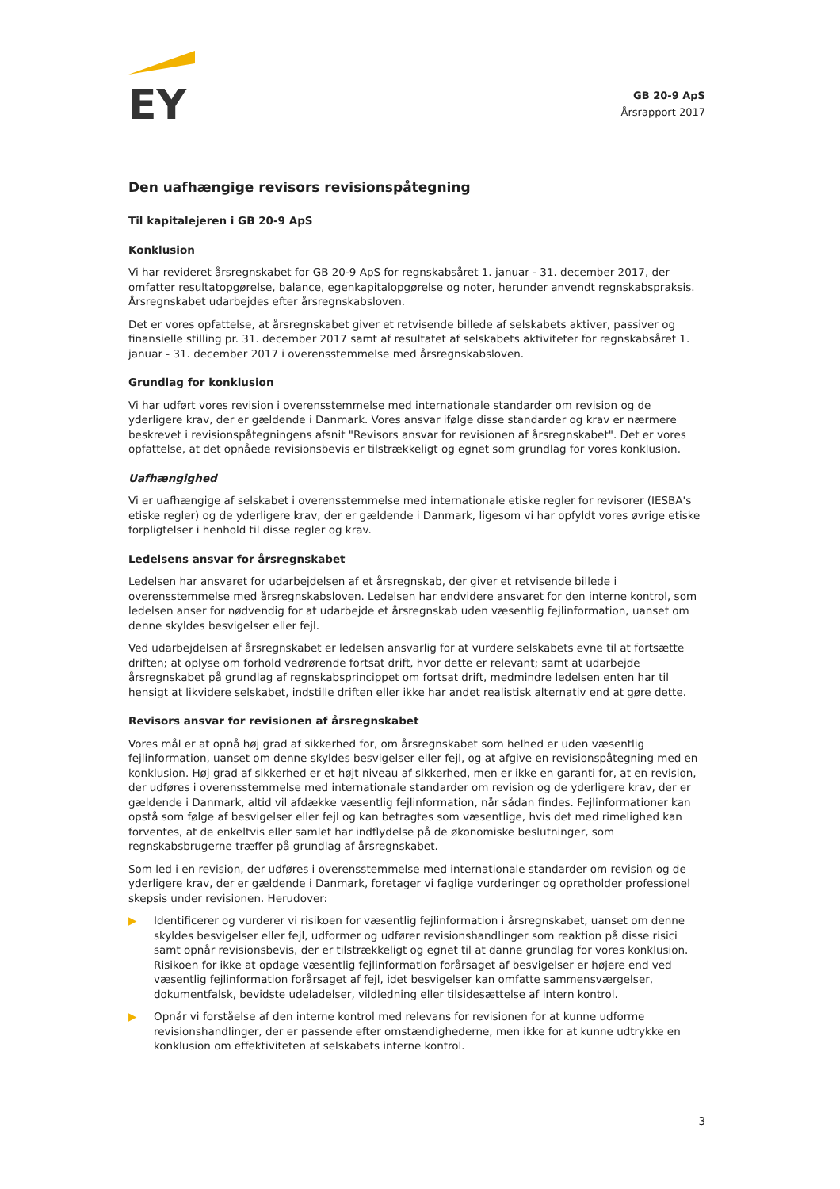EY
GB 20-9 ApS
Årsrapport 2017
Den uafhængige revisors revisionspåtegning
Til kapitalejeren i GB 20-9 ApS
Konklusion
Vi har revideret årsregnskabet for GB 20-9 ApS for regnskabsåret 1. januar - 31. december 2017, der omfatter resultatopgørelse, balance, egenkapitalopgørelse og noter, herunder anvendt regnskabspraksis. Årsregnskabet udarbejdes efter årsregnskabsloven.
Det er vores opfattelse, at årsregnskabet giver et retvisende billede af selskabets aktiver, passiver og finansielle stilling pr. 31. december 2017 samt af resultatet af selskabets aktiviteter for regnskabsåret 1. januar - 31. december 2017 i overensstemmelse med årsregnskabsloven.
Grundlag for konklusion
Vi har udført vores revision i overensstemmelse med internationale standarder om revision og de yderligere krav, der er gældende i Danmark. Vores ansvar ifølge disse standarder og krav er nærmere beskrevet i revisionspåtegningens afsnit "Revisors ansvar for revisionen af årsregnskabet". Det er vores opfattelse, at det opnåede revisionsbevis er tilstrækkeligt og egnet som grundlag for vores konklusion.
Uafhængighed
Vi er uafhængige af selskabet i overensstemmelse med internationale etiske regler for revisorer (IESBA's etiske regler) og de yderligere krav, der er gældende i Danmark, ligesom vi har opfyldt vores øvrige etiske forpligtelser i henhold til disse regler og krav.
Ledelsens ansvar for årsregnskabet
Ledelsen har ansvaret for udarbejdelsen af et årsregnskab, der giver et retvisende billede i overensstemmelse med årsregnskabsloven. Ledelsen har endvidere ansvaret for den interne kontrol, som ledelsen anser for nødvendig for at udarbejde et årsregnskab uden væsentlig fejlinformation, uanset om denne skyldes besvigelser eller fejl.
Ved udarbejdelsen af årsregnskabet er ledelsen ansvarlig for at vurdere selskabets evne til at fortsætte driften; at oplyse om forhold vedrørende fortsat drift, hvor dette er relevant; samt at udarbejde årsregnskabet på grundlag af regnskabsprincippet om fortsat drift, medmindre ledelsen enten har til hensigt at likvidere selskabet, indstille driften eller ikke har andet realistisk alternativ end at gøre dette.
Revisors ansvar for revisionen af årsregnskabet
Vores mål er at opnå høj grad af sikkerhed for, om årsregnskabet som helhed er uden væsentlig fejlinformation, uanset om denne skyldes besvigelser eller fejl, og at afgive en revisionspåtegning med en konklusion. Høj grad af sikkerhed er et højt niveau af sikkerhed, men er ikke en garanti for, at en revision, der udføres i overensstemmelse med internationale standarder om revision og de yderligere krav, der er gældende i Danmark, altid vil afdække væsentlig fejlinformation, når sådan findes. Fejlinformationer kan opstå som følge af besvigelser eller fejl og kan betragtes som væsentlige, hvis det med rimelighed kan forventes, at de enkeltvis eller samlet har indflydelse på de økonomiske beslutninger, som regnskabsbrugerne træffer på grundlag af årsregnskabet.
Som led i en revision, der udføres i overensstemmelse med internationale standarder om revision og de yderligere krav, der er gældende i Danmark, foretager vi faglige vurderinger og opretholder professionel skepsis under revisionen. Herudover:
▶ Identificerer og vurderer vi risikoen for væsentlig fejlinformation i årsregnskabet, uanset om denne skyldes besvigelser eller fejl, udformer og udfører revisionshandlinger som reaktion på disse risici samt opnår revisionsbevis, der er tilstrækkeligt og egnet til at danne grundlag for vores konklusion. Risikoen for ikke at opdage væsentlig fejlinformation forårsaget af besvigelser er højere end ved væsentlig fejlinformation forårsaget af fejl, idet besvigelser kan omfatte sammensværgelser, dokumentfalsk, bevidste udeladelser, vildledning eller tilsidesættelse af intern kontrol.
▶ Opnår vi forståelse af den interne kontrol med relevans for revisionen for at kunne udforme revisionshandlinger, der er passende efter omstændighederne, men ikke for at kunne udtrykke en konklusion om effektiviteten af selskabets interne kontrol.
3